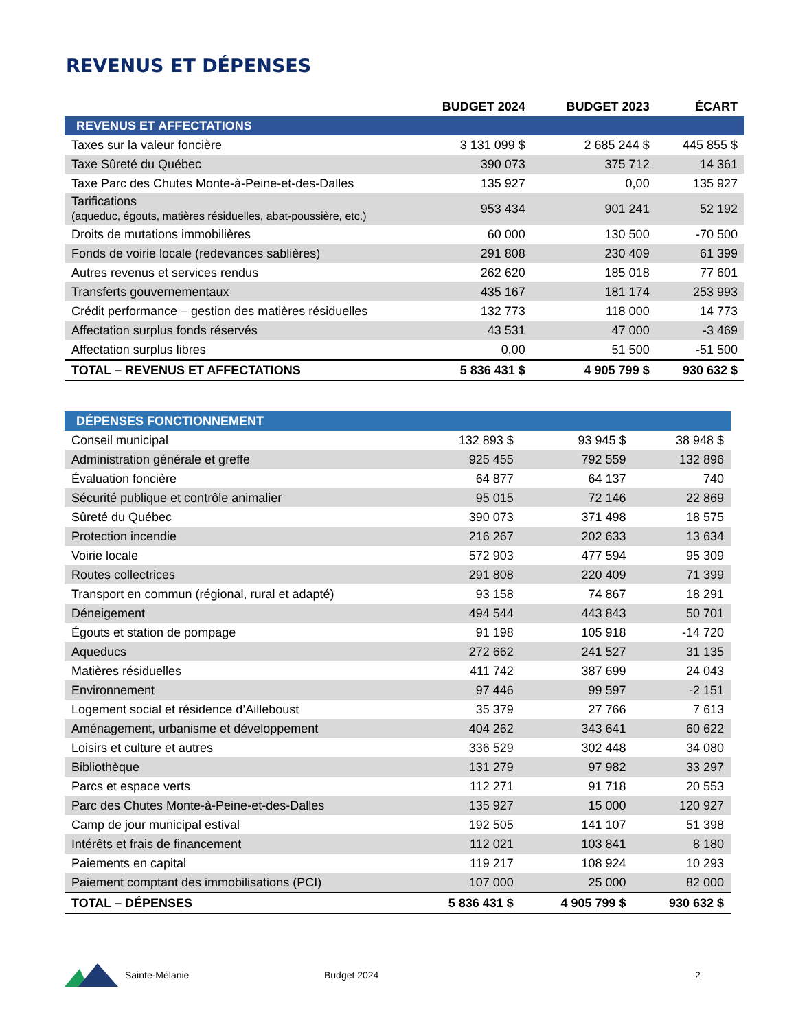REVENUS ET DÉPENSES
| | BUDGET 2024 | BUDGET 2023 | ÉCART |
| --- | --- | --- | --- |
| REVENUS ET AFFECTATIONS | | | |
| Taxes sur la valeur foncière | 3 131 099 $ | 2 685 244 $ | 445 855 $ |
| Taxe Sûreté du Québec | 390 073 | 375 712 | 14 361 |
| Taxe Parc des Chutes Monte-à-Peine-et-des-Dalles | 135 927 | 0,00 | 135 927 |
| Tarifications (aqueduc, égouts, matières résiduelles, abat-poussière, etc.) | 953 434 | 901 241 | 52 192 |
| Droits de mutations immobilières | 60 000 | 130 500 | -70 500 |
| Fonds de voirie locale (redevances sablières) | 291 808 | 230 409 | 61 399 |
| Autres revenus et services rendus | 262 620 | 185 018 | 77 601 |
| Transferts gouvernementaux | 435 167 | 181 174 | 253 993 |
| Crédit performance – gestion des matières résiduelles | 132 773 | 118 000 | 14 773 |
| Affectation surplus fonds réservés | 43 531 | 47 000 | -3 469 |
| Affectation surplus libres | 0,00 | 51 500 | -51 500 |
| TOTAL – REVENUS ET AFFECTATIONS | 5 836 431 $ | 4 905 799 $ | 930 632 $ |
| DÉPENSES FONCTIONNEMENT | | | |
| Conseil municipal | 132 893 $ | 93 945 $ | 38 948 $ |
| Administration générale et greffe | 925 455 | 792 559 | 132 896 |
| Évaluation foncière | 64 877 | 64 137 | 740 |
| Sécurité publique et contrôle animalier | 95 015 | 72 146 | 22 869 |
| Sûreté du Québec | 390 073 | 371 498 | 18 575 |
| Protection incendie | 216 267 | 202 633 | 13 634 |
| Voirie locale | 572 903 | 477 594 | 95 309 |
| Routes collectrices | 291 808 | 220 409 | 71 399 |
| Transport en commun (régional, rural et adapté) | 93 158 | 74 867 | 18 291 |
| Déneigement | 494 544 | 443 843 | 50 701 |
| Égouts et station de pompage | 91 198 | 105 918 | -14 720 |
| Aqueducs | 272 662 | 241 527 | 31 135 |
| Matières résiduelles | 411 742 | 387 699 | 24 043 |
| Environnement | 97 446 | 99 597 | -2 151 |
| Logement social et résidence d’Ailleboust | 35 379 | 27 766 | 7 613 |
| Aménagement, urbanisme et développement | 404 262 | 343 641 | 60 622 |
| Loisirs et culture et autres | 336 529 | 302 448 | 34 080 |
| Bibliothèque | 131 279 | 97 982 | 33 297 |
| Parcs et espace verts | 112 271 | 91 718 | 20 553 |
| Parc des Chutes Monte-à-Peine-et-des-Dalles | 135 927 | 15 000 | 120 927 |
| Camp de jour municipal estival | 192 505 | 141 107 | 51 398 |
| Intérêts et frais de financement | 112 021 | 103 841 | 8 180 |
| Paiements en capital | 119 217 | 108 924 | 10 293 |
| Paiement comptant des immobilisations (PCI) | 107 000 | 25 000 | 82 000 |
| TOTAL – DÉPENSES | 5 836 431 $ | 4 905 799 $ | 930 632 $ |
Sainte-Mélanie Budget 2024 2